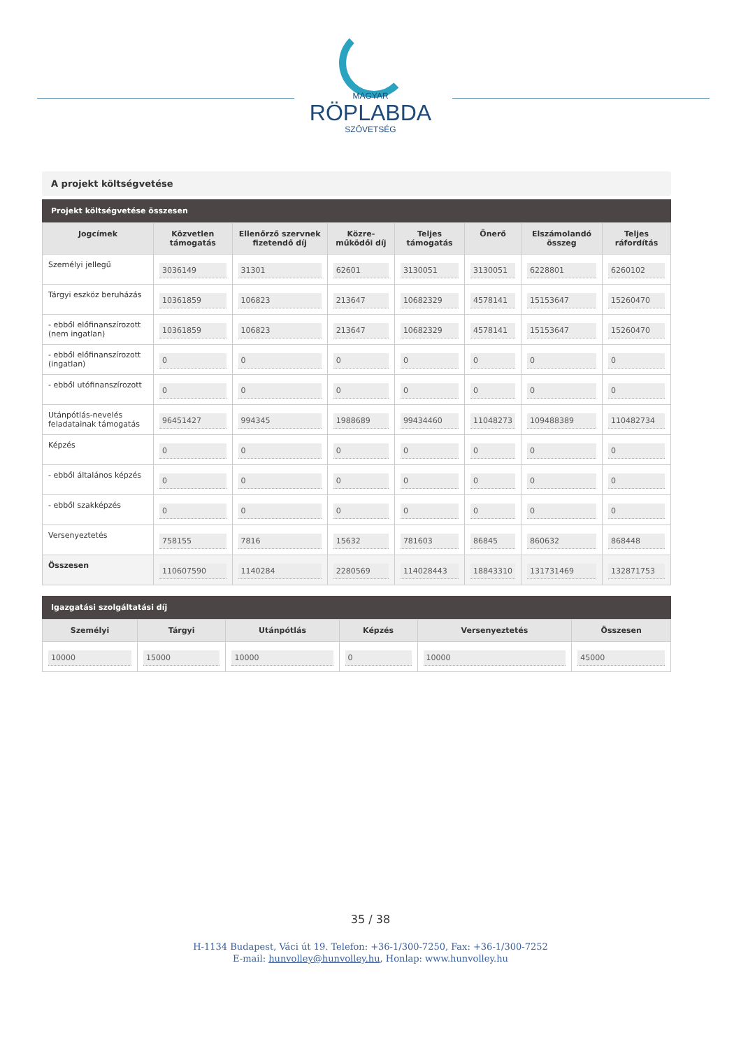MAGYAR
RÖPLABDA
SZÖVETSÉG
A projekt költségvetése
Projekt költségvetése összesen
| Jogcímek | Közvetlen támogatás | Ellenőrző szervnek fizetendő díj | Közre-működői díj | Teljes támogatás | Önerő | Elszámolandó összeg | Teljes ráfordítás |
| --- | --- | --- | --- | --- | --- | --- | --- |
| Személyi jellegű | 3036149 | 31301 | 62601 | 3130051 | 3130051 | 6228801 | 6260102 |
| Tárgyi eszköz beruházás | 10361859 | 106823 | 213647 | 10682329 | 4578141 | 15153647 | 15260470 |
| - ebből előfinanszírozott (nem ingatlan) | 10361859 | 106823 | 213647 | 10682329 | 4578141 | 15153647 | 15260470 |
| - ebből előfinanszírozott (ingatlan) | 0 | 0 | 0 | 0 | 0 | 0 | 0 |
| - ebből utófinanszírozott | 0 | 0 | 0 | 0 | 0 | 0 | 0 |
| Utánpótlás-nevelés feladatainak támogatás | 96451427 | 994345 | 1988689 | 99434460 | 11048273 | 109488389 | 110482734 |
| Képzés | 0 | 0 | 0 | 0 | 0 | 0 | 0 |
| - ebből általános képzés | 0 | 0 | 0 | 0 | 0 | 0 | 0 |
| - ebből szakképzés | 0 | 0 | 0 | 0 | 0 | 0 | 0 |
| Versenyeztetés | 758155 | 7816 | 15632 | 781603 | 86845 | 860632 | 868448 |
| Összesen | 110607590 | 1140284 | 2280569 | 114028443 | 18843310 | 131731469 | 132871753 |
Igazgatási szolgáltatási díj
| Személyi | Tárgyi | Utánpótlás | Képzés | Versenyeztetés | Összesen |
| --- | --- | --- | --- | --- | --- |
| 10000 | 15000 | 10000 | 0 | 10000 | 45000 |
35 / 38
H-1134 Budapest, Váci út 19. Telefon: +36-1/300-7250, Fax: +36-1/300-7252
E-mail: hunvolley@hunvolley.hu, Honlap: www.hunvolley.hu